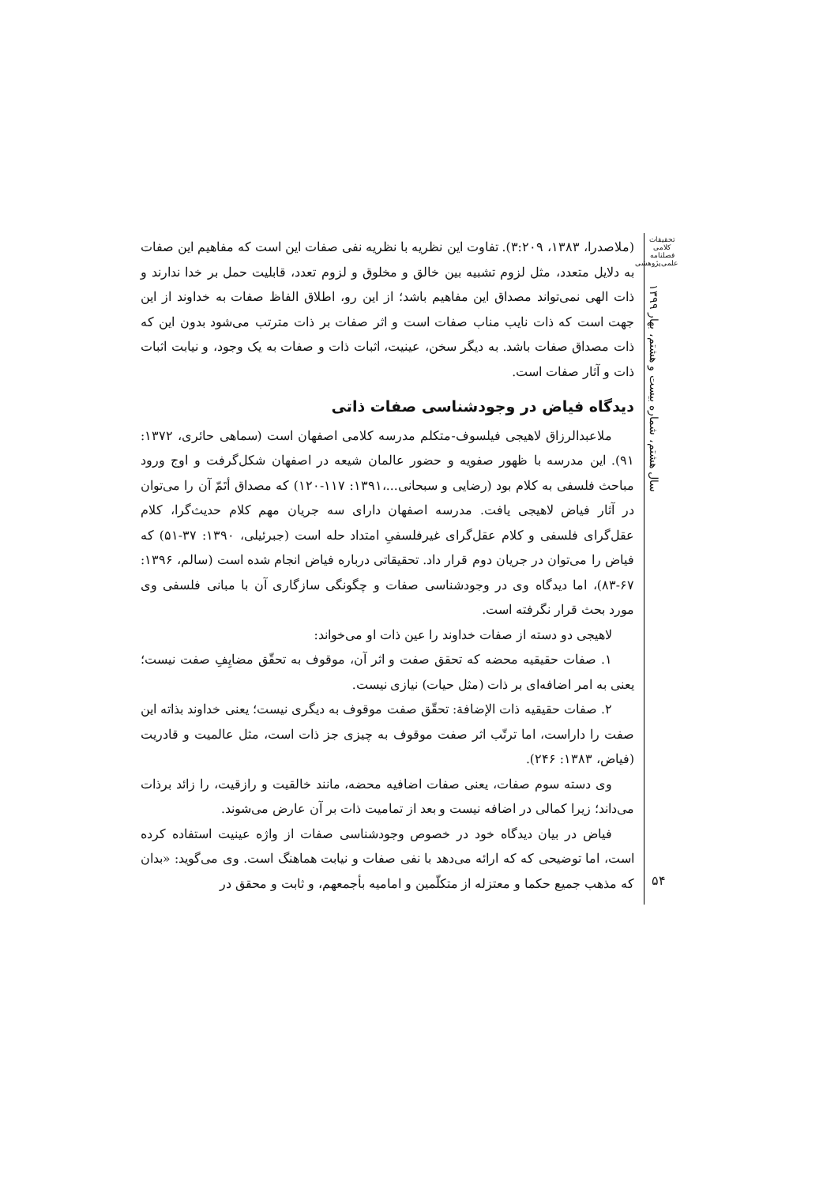تحقیقات کلامی
فصلنامه
علمی‌پژوهشی
سال هشتم، شماره بیست و هشتم، بهار ۱۳۹۹
(ملاصدرا، ۱۳۸۳، ۳:۲۰۹). تفاوت این نظریه با نظریه نفی صفات این است که مفاهیم این صفات به دلایل متعدد، مثل لزوم تشبیه بین خالق و مخلوق و لزوم تعدد، قابلیت حمل بر خدا ندارند و ذات الهی نمی‌تواند مصداق این مفاهیم باشد؛ از این رو، اطلاق الفاظ صفات به خداوند از این جهت است که ذات نایب مناب صفات است و اثر صفات بر ذات مترتب می‌شود بدون این که ذات مصداق صفات باشد. به دیگر سخن، عینیت، اثبات ذات و صفات به یک وجود، و نیابت اثبات ذات و آثار صفات است.
دیدگاه فیاض در وجودشناسی صفات ذاتی
ملاعبدالرزاق لاهیجی فیلسوف-متکلم مدرسه کلامی اصفهان است (سماهی حائری، ۱۳۷۲: ۹۱). این مدرسه با ظهور صفویه و حضور عالمان شیعه در اصفهان شکل‌گرفت و اوج ورود مباحث فلسفی به کلام بود (رضایی و سبحانی...،۱۳۹۱: ۱۱۷-۱۲۰) که مصداق أتَمّ آن را می‌توان در آثار فیاض لاهیجی یافت. مدرسه اصفهان دارای سه جریان مهم کلام حدیث‌گرا، کلام عقل‌گرای فلسفی و کلام عقل‌گرای غیرفلسفیِ امتداد حله است (جبرئیلی، ۱۳۹۰: ۳۷-۵۱) که فیاض را می‌توان در جریان دوم قرار داد. تحقیقاتی درباره فیاض انجام شده است (سالم، ۱۳۹۶: ۶۷-۸۳)، اما دیدگاه وی در وجودشناسی صفات و چگونگی سازگاری آن با مبانی فلسفی وی مورد بحث قرار نگرفته است.
لاهیجی دو دسته از صفات خداوند را عین ذات او می‌خواند:
۱. صفات حقیقیه محضه که تحقق صفت و اثر آن، موقوف به تحقّق مضایِفِ صفت نیست؛ یعنی به امر اضافه‌ای بر ذات (مثل حیات) نیازی نیست.
۲. صفات حقیقیه ذات الإضافة: تحقّق صفت موقوف به دیگری نیست؛ یعنی خداوند بذاته این صفت را داراست، اما ترتّب اثر صفت موقوف به چیزی جز ذات است، مثل عالمیت و قادریت (فیاض، ۱۳۸۳: ۲۴۶).
وی دسته سوم صفات، یعنی صفات اضافیه محضه، مانند خالقیت و رازقیت، را زائد برذات می‌داند؛ زیرا کمالی در اضافه نیست و بعد از تمامیت ذات بر آن عارض می‌شوند.
فیاض در بیان دیدگاه خود در خصوص وجودشناسی صفات از واژه عینیت استفاده کرده است، اما توضیحی که که ارائه می‌دهد با نفی صفات و نیابت هماهنگ است. وی می‌گوید: «بدان که مذهب جمیع حکما و معتزله از متکلّمین و امامیه بأجمعهم، و ثابت و محقق در
۵۴